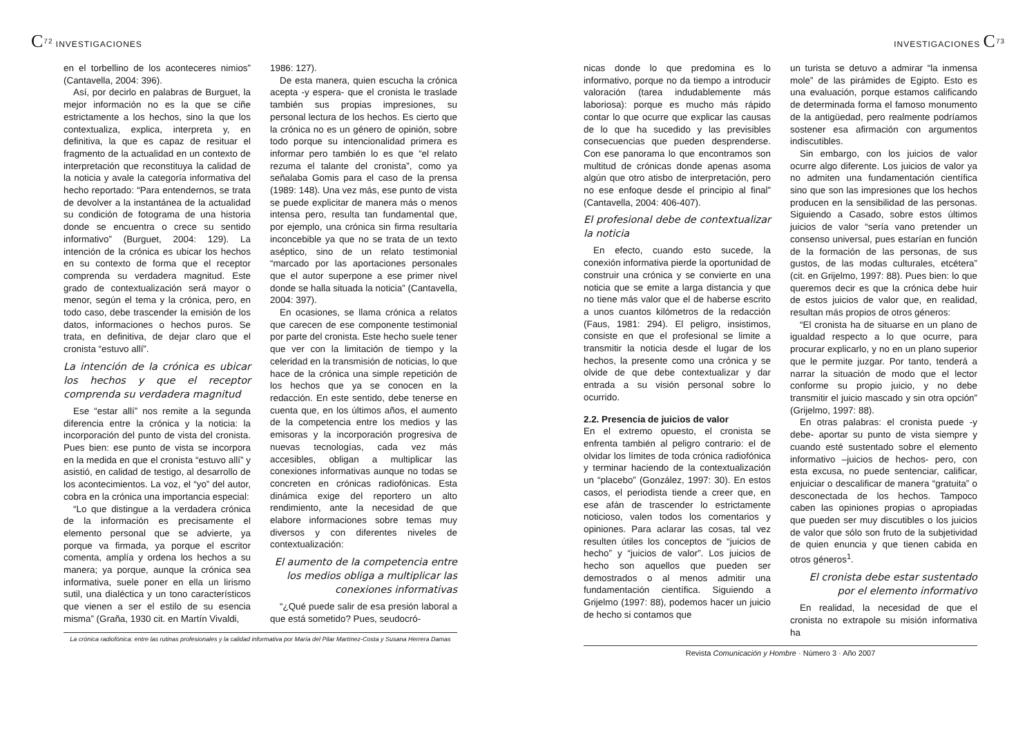C<sup>72</sup> INVESTIGACIONES
en el torbellino de los aconteceres nimios” (Cantavella, 2004: 396).
Así, por decirlo en palabras de Burguet, la mejor información no es la que se ciñe estrictamente a los hechos, sino la que los contextualiza, explica, interpreta y, en definitiva, la que es capaz de resituar el fragmento de la actualidad en un contexto de interpretación que reconstituya la calidad de la noticia y avale la categoría informativa del hecho reportado: “Para entendernos, se trata de devolver a la instantánea de la actualidad su condición de fotograma de una historia donde se encuentra o crece su sentido informativo” (Burguet, 2004: 129). La intención de la crónica es ubicar los hechos en su contexto de forma que el receptor comprenda su verdadera magnitud. Este grado de contextualización será mayor o menor, según el tema y la crónica, pero, en todo caso, debe trascender la emisión de los datos, informaciones o hechos puros. Se trata, en definitiva, de dejar claro que el cronista “estuvo allí”.
La intención de la crónica es ubicar los hechos y que el receptor comprenda su verdadera magnitud
Ese “estar allí” nos remite a la segunda diferencia entre la crónica y la noticia: la incorporación del punto de vista del cronista. Pues bien: ese punto de vista se incorpora en la medida en que el cronista “estuvo allí” y asistió, en calidad de testigo, al desarrollo de los acontecimientos. La voz, el “yo” del autor, cobra en la crónica una importancia especial:
“Lo que distingue a la verdadera crónica de la información es precisamente el elemento personal que se advierte, ya porque va firmada, ya porque el escritor comenta, amplía y ordena los hechos a su manera; ya porque, aunque la crónica sea informativa, suele poner en ella un lirismo sutil, una dialéctica y un tono característicos que vienen a ser el estilo de su esencia misma” (Graña, 1930 cit. en Martín Vivaldi,
1986: 127).
De esta manera, quien escucha la crónica acepta -y espera- que el cronista le traslade también sus propias impresiones, su personal lectura de los hechos. Es cierto que la crónica no es un género de opinión, sobre todo porque su intencionalidad primera es informar pero también lo es que “el relato rezuma el talante del cronista”, como ya señalaba Gomis para el caso de la prensa (1989: 148). Una vez más, ese punto de vista se puede explicitar de manera más o menos intensa pero, resulta tan fundamental que, por ejemplo, una crónica sin firma resultaría inconcebible ya que no se trata de un texto aséptico, sino de un relato testimonial “marcado por las aportaciones personales que el autor superpone a ese primer nivel donde se halla situada la noticia” (Cantavella, 2004: 397).
En ocasiones, se llama crónica a relatos que carecen de ese componente testimonial por parte del cronista. Este hecho suele tener que ver con la limitación de tiempo y la celeridad en la transmisión de noticias, lo que hace de la crónica una simple repetición de los hechos que ya se conocen en la redacción. En este sentido, debe tenerse en cuenta que, en los últimos años, el aumento de la competencia entre los medios y las emisoras y la incorporación progresiva de nuevas tecnologías, cada vez más accesibles, obligan a multiplicar las conexiones informativas aunque no todas se concreten en crónicas radiofónicas. Esta dinámica exige del reportero un alto rendimiento, ante la necesidad de que elabore informaciones sobre temas muy diversos y con diferentes niveles de contextualización:
El aumento de la competencia entre los medios obliga a multiplicar las conexiones informativas
“¿Qué puede salir de esa presión laboral a que está sometido? Pues, seudocró-
La crónica radiofónica: entre las rutinas profesionales y la calidad informativa por María del Pilar Martínez-Costa y Susana Herrera Damas
INVESTIGACIONES C<sup>73</sup>
nicas donde lo que predomina es lo informativo, porque no da tiempo a introducir valoración (tarea indudablemente más laboriosa): porque es mucho más rápido contar lo que ocurre que explicar las causas de lo que ha sucedido y las previsibles consecuencias que pueden desprenderse. Con ese panorama lo que encontramos son multitud de crónicas donde apenas asoma algún que otro atisbo de interpretación, pero no ese enfoque desde el principio al final” (Cantavella, 2004: 406-407).
El profesional debe de contextualizar la noticia
En efecto, cuando esto sucede, la conexión informativa pierde la oportunidad de construir una crónica y se convierte en una noticia que se emite a larga distancia y que no tiene más valor que el de haberse escrito a unos cuantos kilómetros de la redacción (Faus, 1981: 294). El peligro, insistimos, consiste en que el profesional se limite a transmitir la noticia desde el lugar de los hechos, la presente como una crónica y se olvide de que debe contextualizar y dar entrada a su visión personal sobre lo ocurrido.
2.2. Presencia de juicios de valor
En el extremo opuesto, el cronista se enfrenta también al peligro contrario: el de olvidar los límites de toda crónica radiofónica y terminar haciendo de la contextualización un “placebo” (González, 1997: 30). En estos casos, el periodista tiende a creer que, en ese afán de trascender lo estrictamente noticioso, valen todos los comentarios y opiniones. Para aclarar las cosas, tal vez resulten útiles los conceptos de “juicios de hecho” y “juicios de valor”. Los juicios de hecho son aquellos que pueden ser demostrados o al menos admitir una fundamentación científica. Siguiendo a Grijelmo (1997: 88), podemos hacer un juicio de hecho si contamos que
un turista se detuvo a admirar “la inmensa mole” de las pirámides de Egipto. Esto es una evaluación, porque estamos calificando de determinada forma el famoso monumento de la antigüedad, pero realmente podríamos sostener esa afirmación con argumentos indiscutibles.
Sin embargo, con los juicios de valor ocurre algo diferente. Los juicios de valor ya no admiten una fundamentación científica sino que son las impresiones que los hechos producen en la sensibilidad de las personas. Siguiendo a Casado, sobre estos últimos juicios de valor “sería vano pretender un consenso universal, pues estarían en función de la formación de las personas, de sus gustos, de las modas culturales, etcétera” (cit. en Grijelmo, 1997: 88). Pues bien: lo que queremos decir es que la crónica debe huir de estos juicios de valor que, en realidad, resultan más propios de otros géneros:
“El cronista ha de situarse en un plano de igualdad respecto a lo que ocurre, para procurar explicarlo, y no en un plano superior que le permite juzgar. Por tanto, tenderá a narrar la situación de modo que el lector conforme su propio juicio, y no debe transmitir el juicio mascado y sin otra opción” (Grijelmo, 1997: 88).
En otras palabras: el cronista puede -y debe- aportar su punto de vista siempre y cuando esté sustentado sobre el elemento informativo –juicios de hechos- pero, con esta excusa, no puede sentenciar, calificar, enjuiciar o descalificar de manera “gratuita” o desconectada de los hechos. Tampoco caben las opiniones propias o apropiadas que pueden ser muy discutibles o los juicios de valor que sólo son fruto de la subjetividad de quien enuncia y que tienen cabida en otros géneros<sup>1</sup>.
El cronista debe estar sustentado por el elemento informativo
En realidad, la necesidad de que el cronista no extrapole su misión informativa ha
Revista Comunicación y Hombre · Número 3 · Año 2007